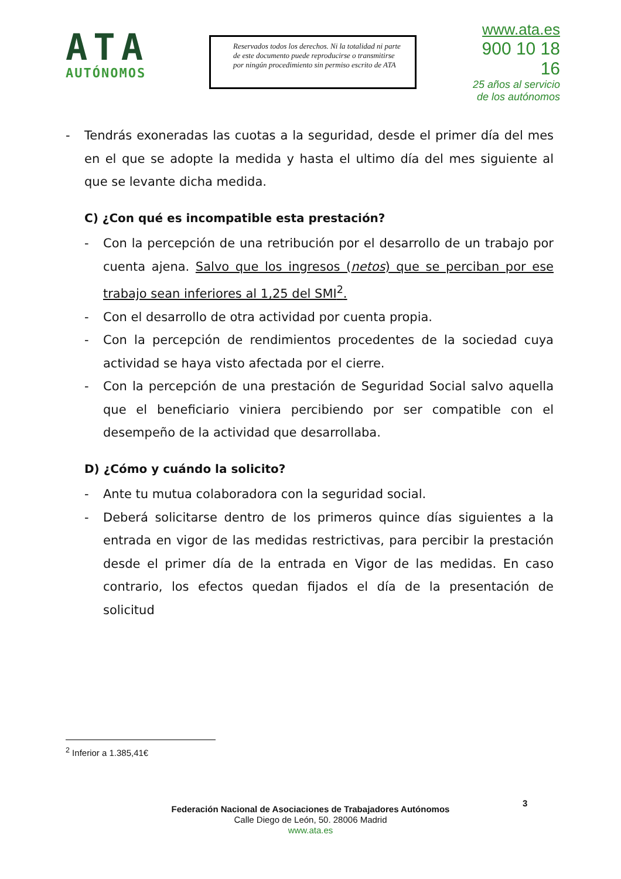ATA
AUTÓNOMOS
Reservados todos los derechos. Ni la totalidad ni parte de este documento puede reproducirse o transmitirse por ningún procedimiento sin permiso escrito de ATA
www.ata.es
900 10 18 16
25 años al servicio
de los autónomos
- Tendrás exoneradas las cuotas a la seguridad, desde el primer día del mes en el que se adopte la medida y hasta el ultimo día del mes siguiente al que se levante dicha medida.
C) ¿Con qué es incompatible esta prestación?
- Con la percepción de una retribución por el desarrollo de un trabajo por cuenta ajena. Salvo que los ingresos (netos) que se perciban por ese trabajo sean inferiores al 1,25 del SMI<sup>2</sup>.
- Con el desarrollo de otra actividad por cuenta propia.
- Con la percepción de rendimientos procedentes de la sociedad cuya actividad se haya visto afectada por el cierre.
- Con la percepción de una prestación de Seguridad Social salvo aquella que el beneficiario viniera percibiendo por ser compatible con el desempeño de la actividad que desarrollaba.
D) ¿Cómo y cuándo la solicito?
- Ante tu mutua colaboradora con la seguridad social.
- Deberá solicitarse dentro de los primeros quince días siguientes a la entrada en vigor de las medidas restrictivas, para percibir la prestación desde el primer día de la entrada en Vigor de las medidas. En caso contrario, los efectos quedan fijados el día de la presentación de solicitud
<sup>2</sup> Inferior a 1.385,41€
3
Federación Nacional de Asociaciones de Trabajadores Autónomos
Calle Diego de León, 50. 28006 Madrid
www.ata.es